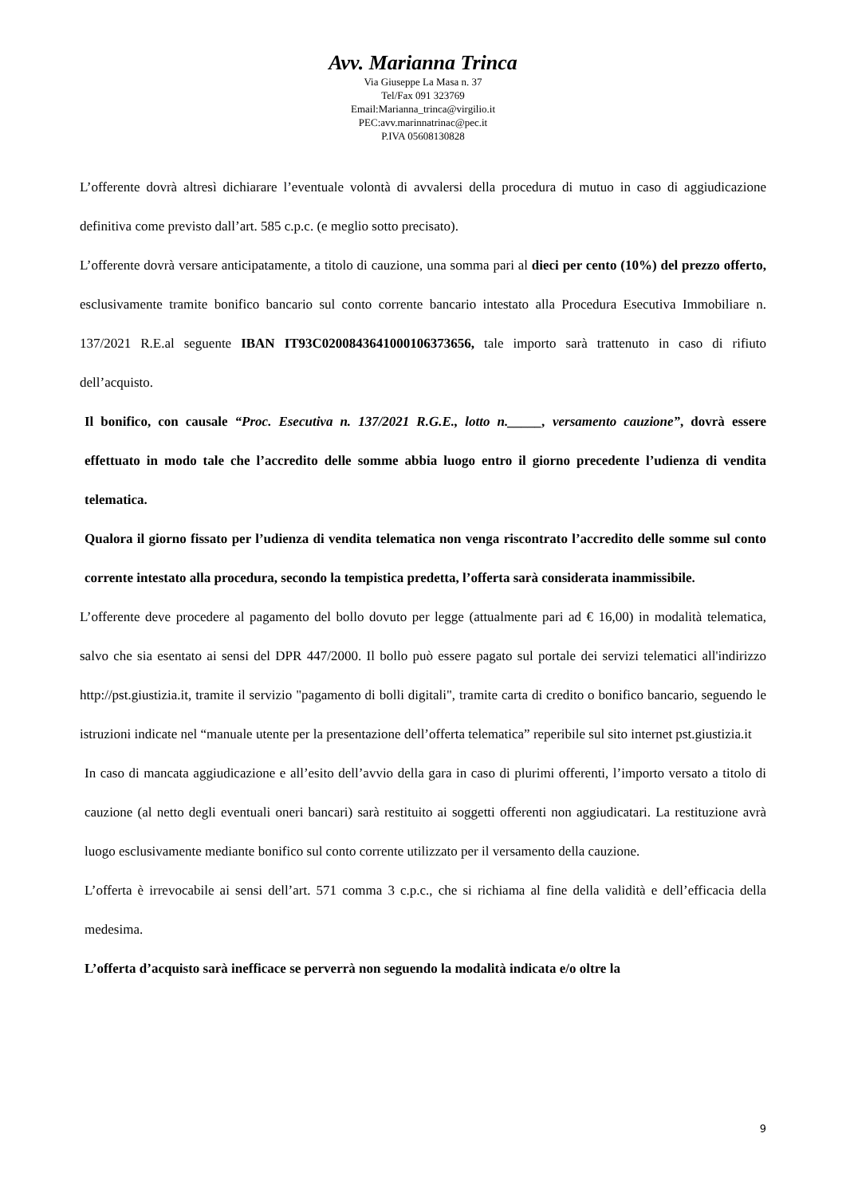Avv. Marianna Trinca
Via Giuseppe La Masa n. 37
Tel/Fax 091 323769
Email:Marianna_trinca@virgilio.it
PEC:avv.marinnatrinac@pec.it
P.IVA 05608130828
L’offerente dovrà altresì dichiarare l’eventuale volontà di avvalersi della procedura di mutuo in caso di aggiudicazione definitiva come previsto dall’art. 585 c.p.c. (e meglio sotto precisato).
L’offerente dovrà versare anticipatamente, a titolo di cauzione, una somma pari al dieci per cento (10%) del prezzo offerto, esclusivamente tramite bonifico bancario sul conto corrente bancario intestato alla Procedura Esecutiva Immobiliare n. 137/2021 R.E.al seguente IBAN IT93C0200843641000106373656, tale importo sarà trattenuto in caso di rifiuto dell’acquisto.
Il bonifico, con causale “Proc. Esecutiva n. 137/2021 R.G.E., lotto n._____, versamento cauzione”, dovrà essere effettuato in modo tale che l’accredito delle somme abbia luogo entro il giorno precedente l’udienza di vendita telematica.
Qualora il giorno fissato per l’udienza di vendita telematica non venga riscontrato l’accredito delle somme sul conto corrente intestato alla procedura, secondo la tempistica predetta, l’offerta sarà considerata inammissibile.
L’offerente deve procedere al pagamento del bollo dovuto per legge (attualmente pari ad € 16,00) in modalità telematica, salvo che sia esentato ai sensi del DPR 447/2000. Il bollo può essere pagato sul portale dei servizi telematici all'indirizzo http://pst.giustizia.it, tramite il servizio "pagamento di bolli digitali", tramite carta di credito o bonifico bancario, seguendo le istruzioni indicate nel “manuale utente per la presentazione dell’offerta telematica” reperibile sul sito internet pst.giustizia.it
In caso di mancata aggiudicazione e all’esito dell’avvio della gara in caso di plurimi offerenti, l’importo versato a titolo di cauzione (al netto degli eventuali oneri bancari) sarà restituito ai soggetti offerenti non aggiudicatari. La restituzione avrà luogo esclusivamente mediante bonifico sul conto corrente utilizzato per il versamento della cauzione.
L’offerta è irrevocabile ai sensi dell’art. 571 comma 3 c.p.c., che si richiama al fine della validità e dell’efficacia della medesima.
L’offerta d’acquisto sarà inefficace se perverrà non seguendo la modalità indicata e/o oltre la
9